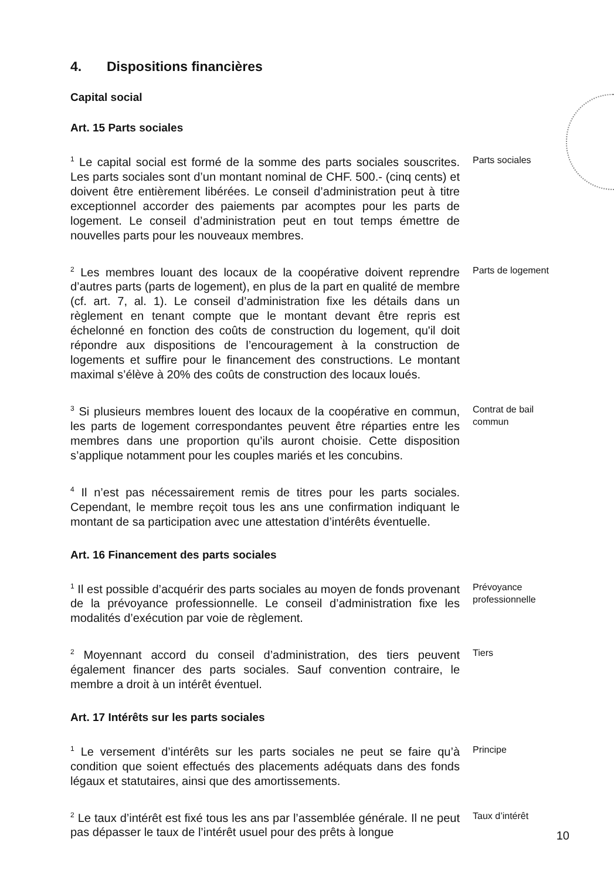4. Dispositions financières
Capital social
Art. 15 Parts sociales
<sup>1</sup> Le capital social est formé de la somme des parts sociales souscrites. Les parts sociales sont d’un montant nominal de CHF. 500.- (cinq cents) et doivent être entièrement libérées. Le conseil d’administration peut à titre exceptionnel accorder des paiements par acomptes pour les parts de logement. Le conseil d’administration peut en tout temps émettre de nouvelles parts pour les nouveaux membres.
Parts sociales
<sup>2</sup> Les membres louant des locaux de la coopérative doivent reprendre d’autres parts (parts de logement), en plus de la part en qualité de membre (cf. art. 7, al. 1). Le conseil d’administration fixe les détails dans un règlement en tenant compte que le montant devant être repris est échelonné en fonction des coûts de construction du logement, qu'il doit répondre aux dispositions de l’encouragement à la construction de logements et suffire pour le financement des constructions. Le montant maximal s’élève à 20% des coûts de construction des locaux loués.
Parts de logement
<sup>3</sup> Si plusieurs membres louent des locaux de la coopérative en commun, les parts de logement correspondantes peuvent être réparties entre les membres dans une proportion qu’ils auront choisie. Cette disposition s’applique notamment pour les couples mariés et les concubins.
Contrat de bail
commun
<sup>4</sup> Il n’est pas nécessairement remis de titres pour les parts sociales. Cependant, le membre reçoit tous les ans une confirmation indiquant le montant de sa participation avec une attestation d’intérêts éventuelle.
Art. 16 Financement des parts sociales
<sup>1</sup> Il est possible d’acquérir des parts sociales au moyen de fonds provenant de la prévoyance professionnelle. Le conseil d’administration fixe les modalités d’exécution par voie de règlement.
Prévoyance
professionnelle
<sup>2</sup> Moyennant accord du conseil d’administration, des tiers peuvent également financer des parts sociales. Sauf convention contraire, le membre a droit à un intérêt éventuel.
Tiers
Art. 17 Intérêts sur les parts sociales
<sup>1</sup> Le versement d’intérêts sur les parts sociales ne peut se faire qu’à condition que soient effectués des placements adéquats dans des fonds légaux et statutaires, ainsi que des amortissements.
Principe
<sup>2</sup> Le taux d’intérêt est fixé tous les ans par l’assemblée générale. Il ne peut pas dépasser le taux de l’intérêt usuel pour des prêts à longue
Taux d’intérêt
10